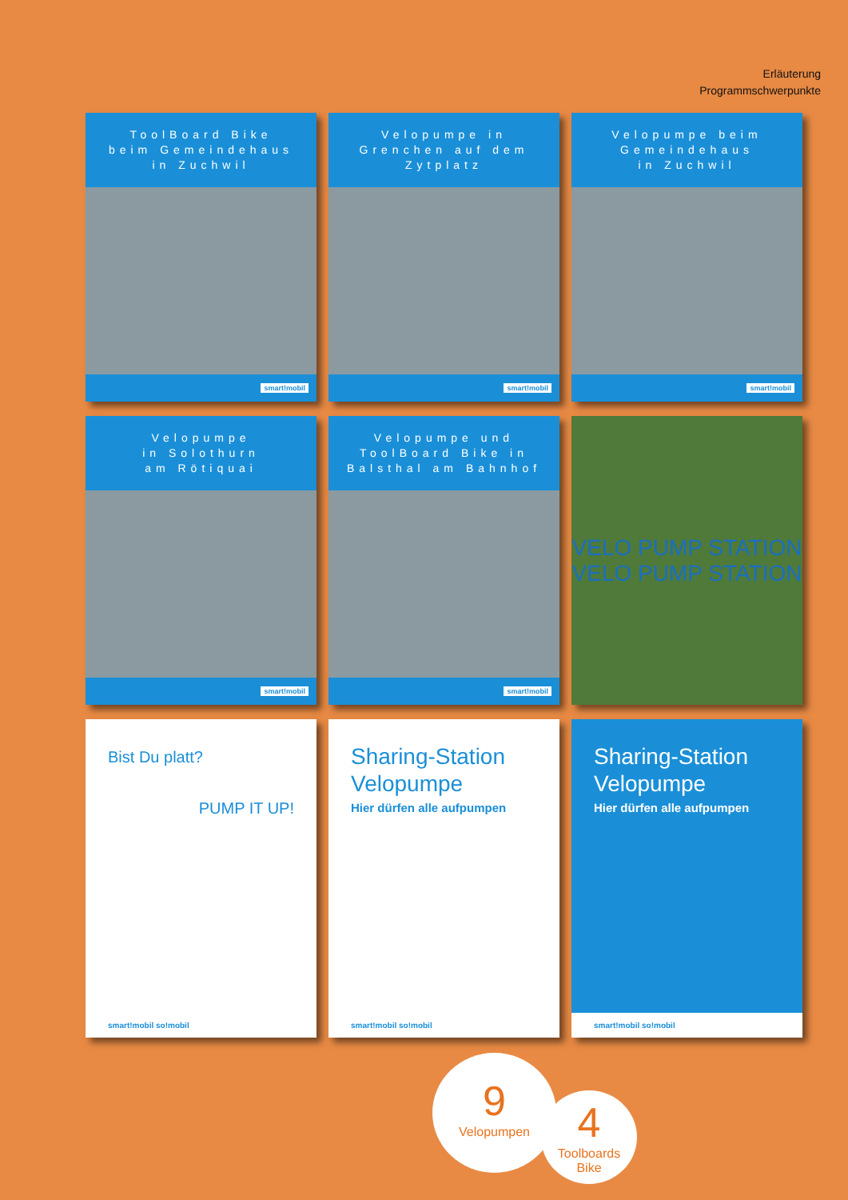Erläuterung
Programmschwerpunkte
ToolBoard Bike
beim Gemeindehaus
in Zuchwil
smart!mobil
Velopumpe in
Grenchen auf dem
Zytplatz
smart!mobil
Velopumpe beim
Gemeindehaus
in Zuchwil
smart!mobil
Velopumpe
in Solothurn
am Rötiquai
smart!mobil
Velopumpe und
ToolBoard Bike in
Balsthal am Bahnhof
smart!mobil
VELO PUMP STATION
VELO PUMP STATION
Bist Du platt?
PUMP IT UP!
smart!mobil so!mobil
Sharing-Station
Velopumpe
Hier dürfen alle aufpumpen
smart!mobil so!mobil
Sharing-Station
Velopumpe
Hier dürfen alle aufpumpen
smart!mobil so!mobil
9
Velopumpen
4
Toolboards
Bike